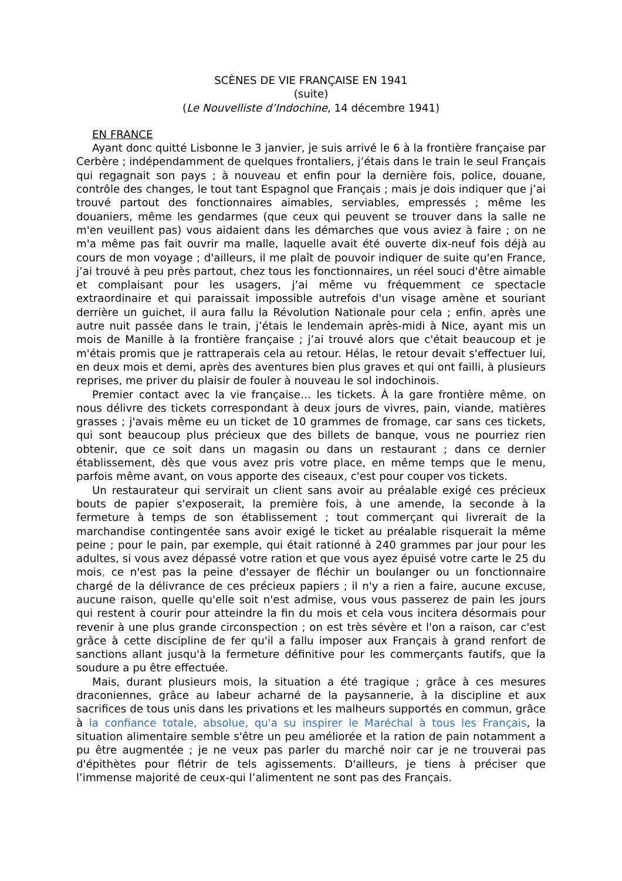SCÈNES DE VIE FRANÇAISE EN 1941
(suite)
(Le Nouvelliste d’Indochine, 14 décembre 1941)
EN FRANCE
Ayant donc quitté Lisbonne le 3 janvier, je suis arrivé le 6 à la frontière française par Cerbère ; indépendamment de quelques frontaliers, j’étais dans le train le seul Français qui regagnait son pays ; à nouveau et enfin pour la dernière fois, police, douane, contrôle des changes, le tout tant Espagnol que Français ; mais je dois indiquer que j’ai trouvé partout des fonctionnaires aimables, serviables, empressés ; même les douaniers, même les gendarmes (que ceux qui peuvent se trouver dans la salle ne m'en veuillent pas) vous aidaient dans les démarches que vous aviez à faire ; on ne m'a même pas fait ouvrir ma malle, laquelle avait été ouverte dix-neuf fois déjà au cours de mon voyage ; d'ailleurs, il me plaît de pouvoir indiquer de suite qu'en France, j’ai trouvé à peu près partout, chez tous les fonctionnaires, un réel souci d'être aimable et complaisant pour les usagers, j’ai même vu fréquemment ce spectacle extraordinaire et qui paraissait impossible autrefois d'un visage amène et souriant derrière un guichet, il aura fallu la Révolution Nationale pour cela ; enfin, après une autre nuit passée dans le train, j’étais le lendemain après-midi à Nice, ayant mis un mois de Manille à la frontière française ; j’ai trouvé alors que c'était beaucoup et je m'étais promis que je rattraperais cela au retour. Hélas, le retour devait s'effectuer lui, en deux mois et demi, après des aventures bien plus graves et qui ont failli, à plusieurs reprises, me priver du plaisir de fouler à nouveau le sol indochinois.
Premier contact avec la vie française… les tickets. À la gare frontière même, on nous délivre des tickets correspondant à deux jours de vivres, pain, viande, matières grasses ; j'avais même eu un ticket de 10 grammes de fromage, car sans ces tickets, qui sont beaucoup plus précieux que des billets de banque, vous ne pourriez rien obtenir, que ce soit dans un magasin ou dans un restaurant ; dans ce dernier établissement, dès que vous avez pris votre place, en même temps que le menu, parfois même avant, on vous apporte des ciseaux, c'est pour couper vos tickets.
Un restaurateur qui servirait un client sans avoir au préalable exigé ces précieux bouts de papier s'exposerait, la première fois, à une amende, la seconde à la fermeture à temps de son établissement ; tout commerçant qui livrerait de la marchandise contingentée sans avoir exigé le ticket au préalable risquerait la même peine ; pour le pain, par exemple, qui était rationné à 240 grammes par jour pour les adultes, si vous avez dépassé votre ration et que vous ayez épuisé votre carte le 25 du mois, ce n'est pas la peine d'essayer de fléchir un boulanger ou un fonctionnaire chargé de la délivrance de ces précieux papiers ; il n'y a rien a faire, aucune excuse, aucune raison, quelle qu'elle soit n'est admise, vous vous passerez de pain les jours qui restent à courir pour atteindre la fin du mois et cela vous incitera désormais pour revenir à une plus grande circonspection ; on est très sévère et l'on a raison, car c'est grâce à cette discipline de fer qu'il a fallu imposer aux Français à grand renfort de sanctions allant jusqu'à la fermeture définitive pour les commerçants fautifs, que la soudure a pu être effectuée.
Mais, durant plusieurs mois, la situation a été tragique ; grâce à ces mesures draconiennes, grâce au labeur acharné de la paysannerie, à la discipline et aux sacrifices de tous unis dans les privations et les malheurs supportés en commun, grâce à la confiance totale, absolue, qu'a su inspirer le Maréchal à tous les Français, la situation alimentaire semble s'être un peu améliorée et la ration de pain notamment a pu être augmentée ; je ne veux pas parler du marché noir car je ne trouverai pas d'épithètes pour flétrir de tels agissements. D'ailleurs, je tiens à préciser que l’immense majorité de ceux-qui l’alimentent ne sont pas des Français.